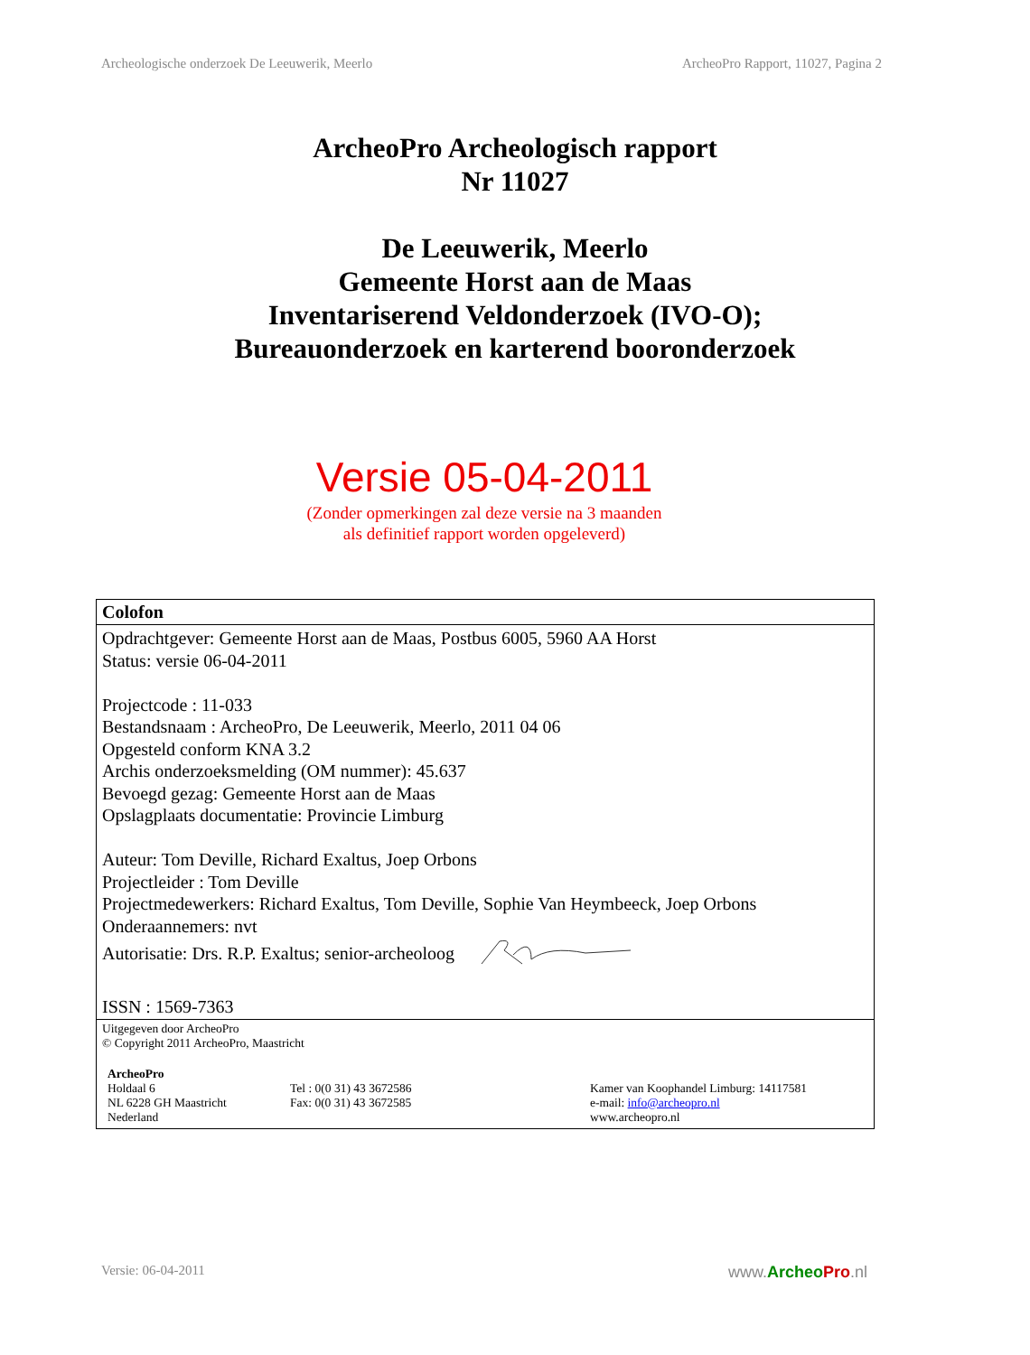Archeologische onderzoek De Leeuwerik, Meerlo ArcheoPro Rapport, 11027, Pagina 2
ArcheoPro Archeologisch rapport
Nr 11027
De Leeuwerik, Meerlo
Gemeente Horst aan de Maas
Inventariserend Veldonderzoek (IVO-O);
Bureauonderzoek en karterend booronderzoek
Versie 05-04-2011
(Zonder opmerkingen zal deze versie na 3 maanden
als definitief rapport worden opgeleverd)
| Colofon |
| Opdrachtgever: Gemeente Horst aan de Maas, Postbus 6005, 5960 AA Horst Status: versie 06-04-2011 Projectcode : 11-033 Bestandsnaam : ArcheoPro, De Leeuwerik, Meerlo, 2011 04 06 Opgesteld conform KNA 3.2 Archis onderzoeksmelding (OM nummer): 45.637 Bevoegd gezag: Gemeente Horst aan de Maas Opslagplaats documentatie: Provincie Limburg Auteur: Tom Deville, Richard Exaltus, Joep Orbons Projectleider : Tom Deville Projectmedewerkers: Richard Exaltus, Tom Deville, Sophie Van Heymbeeck, Joep Orbons Onderaannemers: nvt Autorisatie: Drs. R.P. Exaltus; senior-archeoloog ISSN : 1569-7363 |
| Uitgegeven door ArcheoPro © Copyright 2011 ArcheoPro, Maastricht / ArcheoPro Holdaal 6 NL 6228 GH Maastricht Nederland / Tel : 0(0 31) 43 3672586 Fax: 0(0 31) 43 3672585 / Kamer van Koophandel Limburg: 14117581 e-mail: info@archeopro.nl www.archeopro.nl / |
Versie: 06-04-2011 www.Archeo Pro.nl